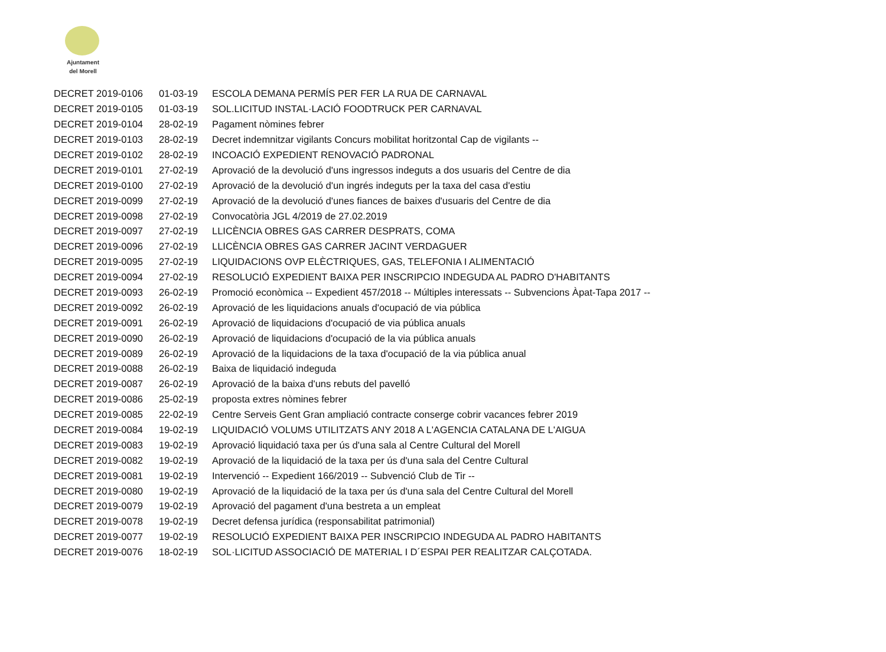Ajuntament
del Morell
| DECRET 2019-0106 | 01-03-19 | ESCOLA DEMANA PERMÍS PER FER LA RUA DE CARNAVAL |
| DECRET 2019-0105 | 01-03-19 | SOL.LICITUD INSTAL·LACIÓ FOODTRUCK PER CARNAVAL |
| DECRET 2019-0104 | 28-02-19 | Pagament nòmines febrer |
| DECRET 2019-0103 | 28-02-19 | Decret indemnitzar vigilants Concurs mobilitat horitzontal Cap de vigilants -- |
| DECRET 2019-0102 | 28-02-19 | INCOACIÓ EXPEDIENT RENOVACIÓ PADRONAL |
| DECRET 2019-0101 | 27-02-19 | Aprovació de la devolució d'uns ingressos indeguts a dos usuaris del Centre de dia |
| DECRET 2019-0100 | 27-02-19 | Aprovació de la devolució d'un ingrés indeguts per la taxa del casa d'estiu |
| DECRET 2019-0099 | 27-02-19 | Aprovació de la devolució d'unes fiances de baixes d'usuaris del Centre de dia |
| DECRET 2019-0098 | 27-02-19 | Convocatòria JGL 4/2019 de 27.02.2019 |
| DECRET 2019-0097 | 27-02-19 | LLICÈNCIA OBRES GAS CARRER DESPRATS, COMA |
| DECRET 2019-0096 | 27-02-19 | LLICÈNCIA OBRES GAS CARRER JACINT VERDAGUER |
| DECRET 2019-0095 | 27-02-19 | LIQUIDACIONS OVP ELÈCTRIQUES, GAS, TELEFONIA I ALIMENTACIÓ |
| DECRET 2019-0094 | 27-02-19 | RESOLUCIÓ EXPEDIENT BAIXA PER INSCRIPCIO INDEGUDA AL PADRO D'HABITANTS |
| DECRET 2019-0093 | 26-02-19 | Promoció econòmica -- Expedient 457/2018 -- Múltiples interessats -- Subvencions Àpat-Tapa 2017 -- |
| DECRET 2019-0092 | 26-02-19 | Aprovació de les liquidacions anuals d'ocupació de via pública |
| DECRET 2019-0091 | 26-02-19 | Aprovació de liquidacions d'ocupació de via pública anuals |
| DECRET 2019-0090 | 26-02-19 | Aprovació de liquidacions d'ocupació de la via pública anuals |
| DECRET 2019-0089 | 26-02-19 | Aprovació de la liquidacions de la taxa d'ocupació de la via pública anual |
| DECRET 2019-0088 | 26-02-19 | Baixa de liquidació indeguda |
| DECRET 2019-0087 | 26-02-19 | Aprovació de la baixa d'uns rebuts del pavelló |
| DECRET 2019-0086 | 25-02-19 | proposta extres nòmines febrer |
| DECRET 2019-0085 | 22-02-19 | Centre Serveis Gent Gran ampliació contracte conserge cobrir vacances febrer 2019 |
| DECRET 2019-0084 | 19-02-19 | LIQUIDACIÓ VOLUMS UTILITZATS ANY 2018 A L'AGENCIA CATALANA DE L'AIGUA |
| DECRET 2019-0083 | 19-02-19 | Aprovació liquidació taxa per ús d'una sala al Centre Cultural del Morell |
| DECRET 2019-0082 | 19-02-19 | Aprovació de la liquidació de la taxa per ús d'una sala del Centre Cultural |
| DECRET 2019-0081 | 19-02-19 | Intervenció -- Expedient 166/2019 -- Subvenció Club de Tir -- |
| DECRET 2019-0080 | 19-02-19 | Aprovació de la liquidació de la taxa per ús d'una sala del Centre Cultural del Morell |
| DECRET 2019-0079 | 19-02-19 | Aprovació del pagament d'una bestreta a un empleat |
| DECRET 2019-0078 | 19-02-19 | Decret defensa jurídica (responsabilitat patrimonial) |
| DECRET 2019-0077 | 19-02-19 | RESOLUCIÓ EXPEDIENT BAIXA PER INSCRIPCIO INDEGUDA AL PADRO HABITANTS |
| DECRET 2019-0076 | 18-02-19 | SOL·LICITUD ASSOCIACIÓ DE MATERIAL I D´ESPAI PER REALITZAR CALÇOTADA. |